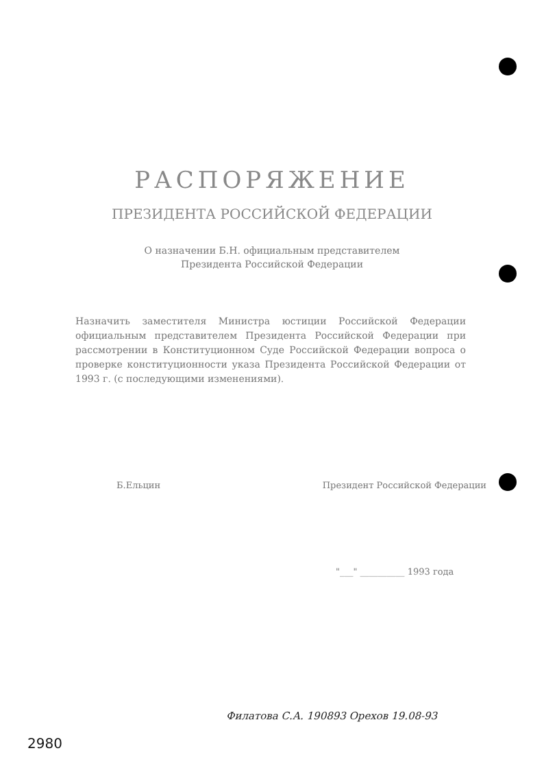РАСПОРЯЖЕНИЕ
ПРЕЗИДЕНТА РОССИЙСКОЙ ФЕДЕРАЦИИ
О назначении Б.Н. официальным представителем
Президента Российской Федерации
Назначить заместителя Министра юстиции Российской Федерации официальным представителем Президента Российской Федерации при рассмотрении в Конституционном Суде Российской Федерации вопроса о проверке конституционности указа Президента Российской Федерации от 1993 г. (с последующими изменениями).
Б.Ельцин Президент Российской Федерации
"___" __________ 1993 года
Филатова С.А. 190893 Орехов 19.08-93
2980